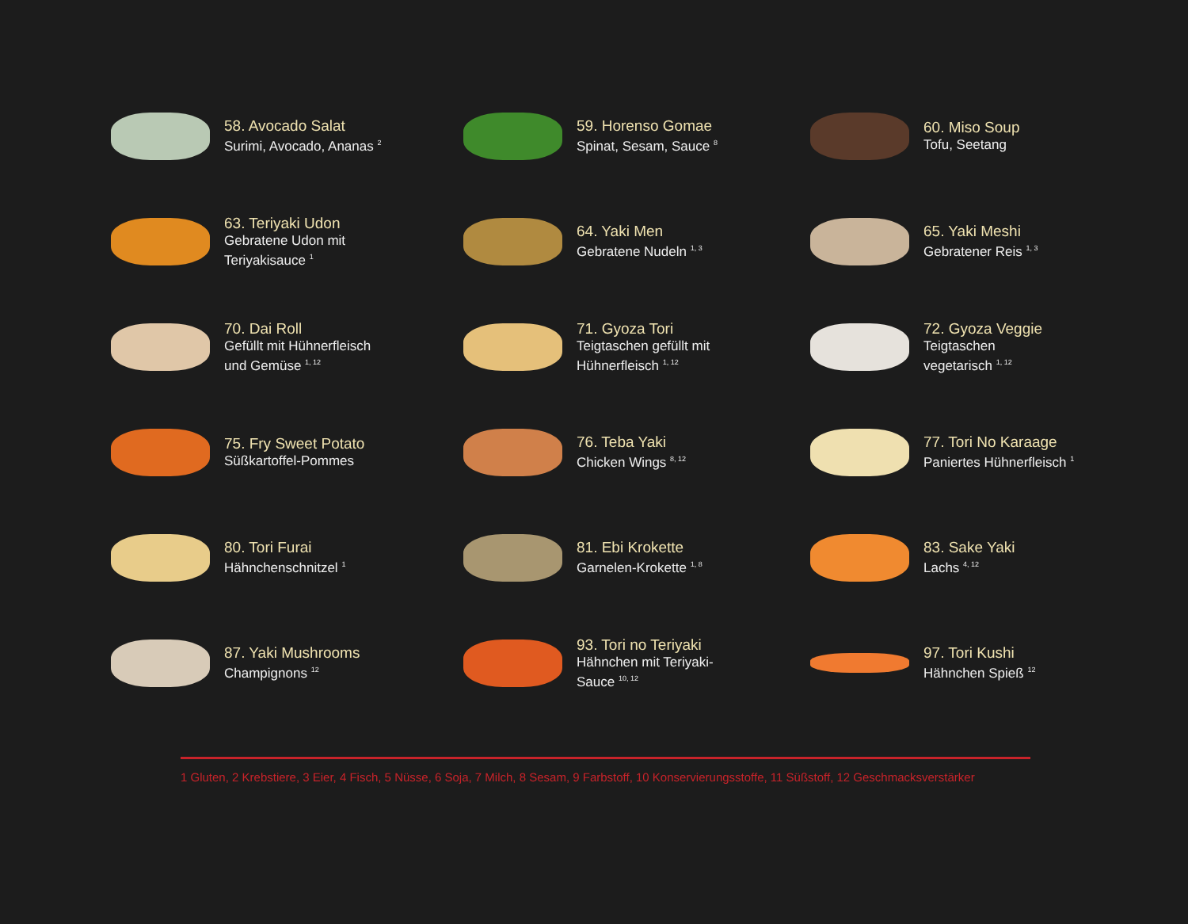58. Avocado Salat
Surimi, Avocado, Ananas <sup>2</sup>
59. Horenso Gomae
Spinat, Sesam, Sauce <sup>8</sup>
60. Miso Soup
Tofu, Seetang
63. Teriyaki Udon
Gebratene Udon mit
Teriyakisauce <sup>1</sup>
64. Yaki Men
Gebratene Nudeln <sup>1, 3</sup>
65. Yaki Meshi
Gebratener Reis <sup>1, 3</sup>
70. Dai Roll
Gefüllt mit Hühnerfleisch
und Gemüse <sup>1, 12</sup>
71. Gyoza Tori
Teigtaschen gefüllt mit
Hühnerfleisch <sup>1, 12</sup>
72. Gyoza Veggie
Teigtaschen
vegetarisch <sup>1, 12</sup>
75. Fry Sweet Potato
Süßkartoffel-Pommes
76. Teba Yaki
Chicken Wings <sup>8, 12</sup>
77. Tori No Karaage
Paniertes Hühnerfleisch <sup>1</sup>
80. Tori Furai
Hähnchenschnitzel <sup>1</sup>
81. Ebi Krokette
Garnelen-Krokette <sup>1, 8</sup>
83. Sake Yaki
Lachs <sup>4, 12</sup>
87. Yaki Mushrooms
Champignons <sup>12</sup>
93. Tori no Teriyaki
Hähnchen mit Teriyaki-
Sauce <sup>10, 12</sup>
97. Tori Kushi
Hähnchen Spieß <sup>12</sup>
1 Gluten, 2 Krebstiere, 3 Eier, 4 Fisch, 5 Nüsse, 6 Soja, 7 Milch, 8 Sesam, 9 Farbstoff, 10 Konservierungsstoffe, 11 Süßstoff, 12 Geschmacksverstärker